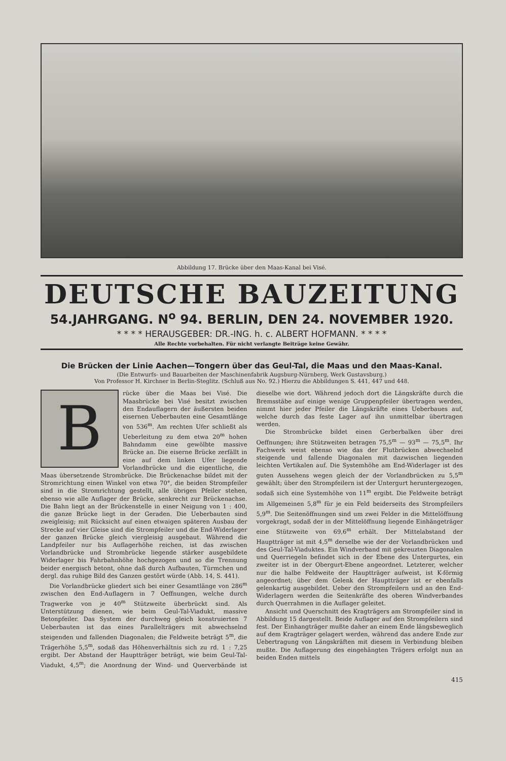Abbildung 17. Brücke über den Maas-Kanal bei Visé.
DEUTSCHE BAUZEITUNG
54.JAHRGANG. N<sup>o</sup> 94. BERLIN, DEN 24. NOVEMBER 1920.
* * * * HERAUSGEBER: DR.-ING. h. c. ALBERT HOFMANN. * * * *
Alle Rechte vorbehalten. Für nicht verlangte Beiträge keine Gewähr.
Die Brücken der Linie Aachen—Tongern über das Geul-Tal, die Maas und den Maas-Kanal.
(Die Entwurfs- und Bauarbeiten der Maschinenfabrik Augsburg-Nürnberg, Werk Gustavsburg.)
Von Professor H. Kirchner in Berlin-Steglitz. (Schluß aus No. 92.) Hierzu die Abbildungen S. 441, 447 und 448.
Brücke über die Maas bei Visé. Die Maasbrücke bei Visé besitzt zwischen den Endauflagern der äußersten beiden eisernen Ueberbauten eine Gesamtlänge von 536<sup>m</sup>. Am rechten Ufer schließt als Ueberleitung zu dem etwa 20<sup>m</sup> hohen Bahndamm eine gewölbte massive Brücke an. Die eiserne Brücke zerfällt in eine auf dem linken Ufer liegende Vorlandbrücke und die eigentliche, die Maas übersetzende Strombrücke. Die Brückenachse bildet mit der Stromrichtung einen Winkel von etwa 70°, die beiden Strompfeiler sind in die Stromrichtung gestellt, alle übrigen Pfeiler stehen, ebenso wie alle Auflager der Brücke, senkrecht zur Brückenachse. Die Bahn liegt an der Brückenstelle in einer Neigung von 1 : 400, die ganze Brücke liegt in der Geraden. Die Ueberbauten sind zweigleisig; mit Rücksicht auf einen etwaigen späteren Ausbau der Strecke auf vier Gleise sind die Strompfeiler und die End-Widerlager der ganzen Brücke gleich viergleisig ausgebaut. Während die Landpfeiler nur bis Auflagerhöhe reichen, ist das zwischen Vorlandbrücke und Strombrücke liegende stärker ausgebildete Widerlager bis Fahrbahnhöhe hochgezogen und so die Trennung beider energisch betont, ohne daß durch Aufbauten, Türmchen und dergl. das ruhige Bild des Ganzen gestört würde (Abb. 14, S. 441).
Die Vorlandbrücke gliedert sich bei einer Gesamtlänge von 286<sup>m</sup> zwischen den End-Auflagern in 7 Oeffnungen, welche durch Tragwerke von je 40<sup>m</sup> Stützweite überbrückt sind. Als Unterstützung dienen, wie beim Geul-Tal-Viadukt, massive Betonpfeiler. Das System der durchweg gleich konstruierten 7 Ueberbauten ist das eines Parallelträgers mit abwechselnd steigenden und fallenden Diagonalen; die Feldweite beträgt 5<sup>m</sup>, die Trägerhöhe 5,5<sup>m</sup>, sodaß das Höhenverhältnis sich zu rd. 1 : 7,25 ergibt. Der Abstand der Hauptträger beträgt, wie beim Geul-Tal-Viadukt, 4,5<sup>m</sup>; die Anordnung der Wind- und Querverbände ist dieselbe wie dort. Während jedoch dort die Längskräfte durch die Bremsstäbe auf einige wenige Gruppenpfeiler übertragen werden, nimmt hier jeder Pfeiler die Längskräfte eines Ueberbaues auf, welche durch das feste Lager auf ihn unmittelbar übertragen werden.
Die Strombrücke bildet einen Gerberbalken über drei Oeffnungen; ihre Stützweiten betragen 75,5<sup>m</sup> — 93<sup>m</sup> — 75,5<sup>m</sup>. Ihr Fachwerk weist ebenso wie das der Flutbrücken abwechselnd steigende und fallende Diagonalen mit dazwischen liegenden leichten Vertikalen auf. Die Systemhöhe am End-Widerlager ist des guten Aussehens wegen gleich der der Vorlandbrücken zu 5,5<sup>m</sup> gewählt; über den Strompfeilern ist der Untergurt heruntergezogen, sodaß sich eine Systemhöhe von 11<sup>m</sup> ergibt. Die Feldweite beträgt im Allgemeinen 5,8<sup>m</sup> für je ein Feld beiderseits des Strompfeilers 5,9<sup>m</sup>. Die Seitenöffnungen sind um zwei Felder in die Mittelöffnung vorgekragt, sodaß der in der Mittelöffnung liegende Einhängeträger eine Stützweite von 69,6<sup>m</sup> erhält. Der Mittelabstand der Hauptträger ist mit 4,5<sup>m</sup> derselbe wie der der Vorlandbrücken und des Geul-Tal-Viaduktes. Ein Windverband mit gekreuzten Diagonalen und Querriegeln befindet sich in der Ebene des Untergurtes, ein zweiter ist in der Obergurt-Ebene angeordnet. Letzterer, welcher nur die halbe Feldweite der Hauptträger aufweist, ist K-förmig angeordnet; über dem Gelenk der Hauptträger ist er ebenfalls gelenkartig ausgebildet. Ueber den Strompfeilern und an den End-Widerlagern werden die Seitenkräfte des oberen Windverbandes durch Querrahmen in die Auflager geleitet.
Ansicht und Querschnitt des Kragträgers am Strompfeiler sind in Abbildung 15 dargestellt. Beide Auflager auf den Strompfeilern sind fest. Der Einhangträger mußte daher an einem Ende längsbeweglich auf dem Kragträger gelagert werden, während das andere Ende zur Uebertragung von Längskräften mit diesem in Verbindung bleiben mußte. Die Auflagerung des eingehängten Trägers erfolgt nun an beiden Enden mittels
415